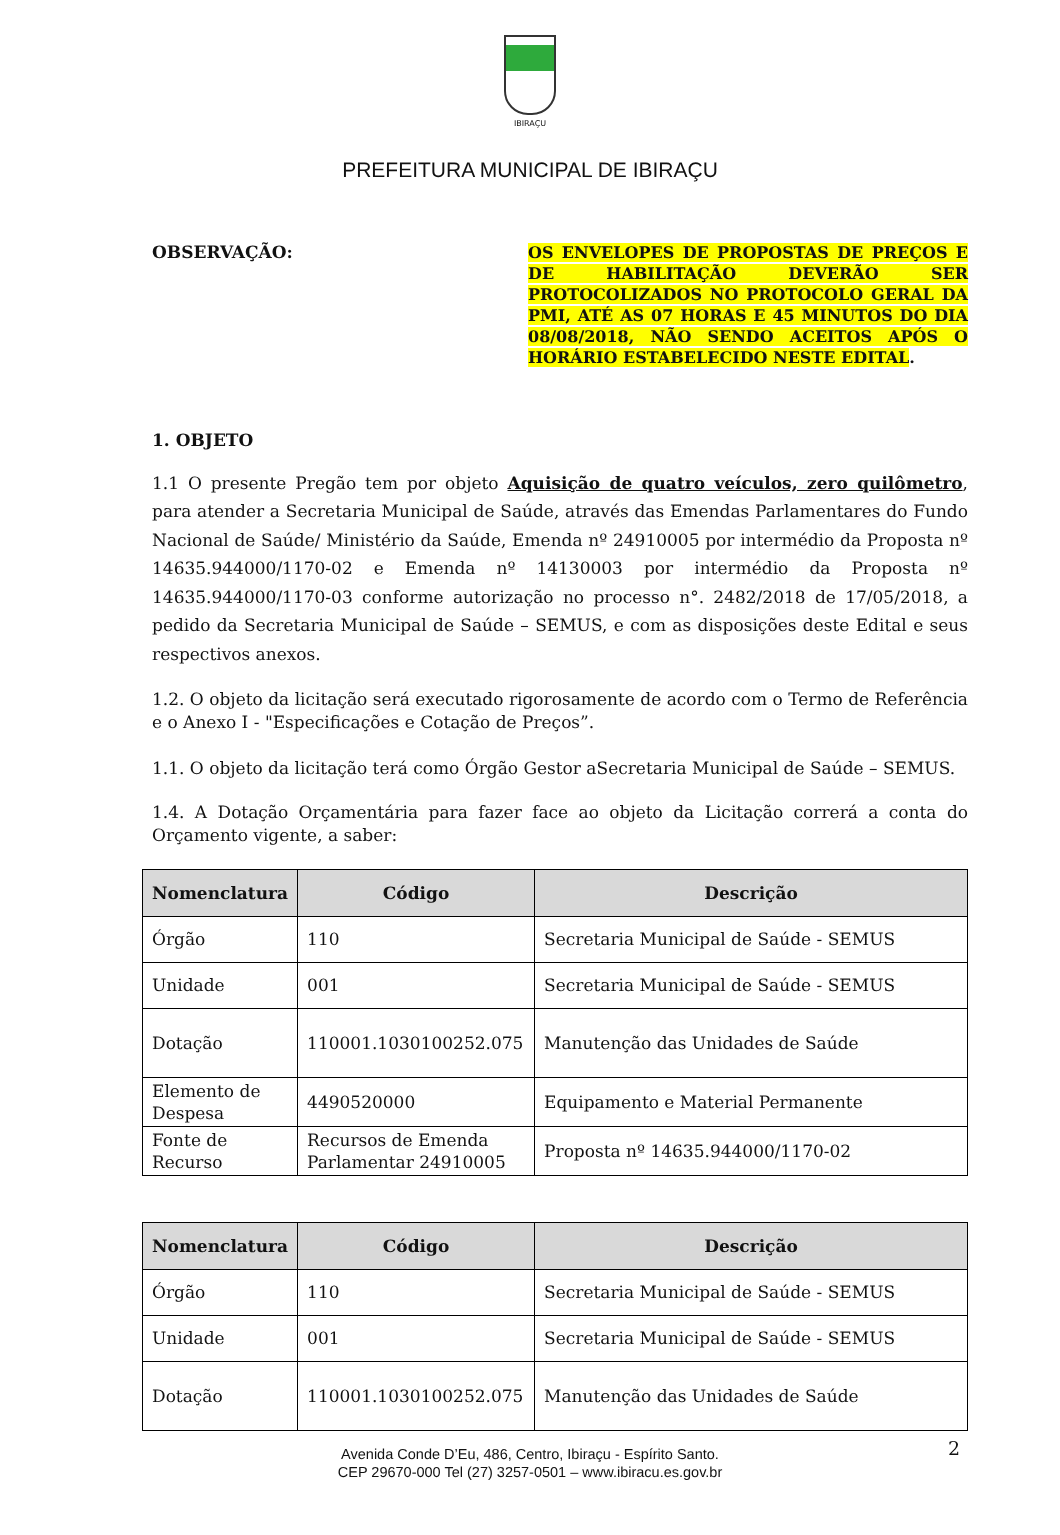IBIRAÇU
PREFEITURA MUNICIPAL DE IBIRAÇU
OBSERVAÇÃO:
OS ENVELOPES DE PROPOSTAS DE PREÇOS E DE HABILITAÇÃO DEVERÃO SER PROTOCOLIZADOS NO PROTOCOLO GERAL DA PMI, ATÉ AS 07 HORAS E 45 MINUTOS DO DIA 08/08/2018, NÃO SENDO ACEITOS APÓS O HORÁRIO ESTABELECIDO NESTE EDITAL.
1. OBJETO
1.1 O presente Pregão tem por objeto Aquisição de quatro veículos, zero quilômetro, para atender a Secretaria Municipal de Saúde, através das Emendas Parlamentares do Fundo Nacional de Saúde/ Ministério da Saúde, Emenda nº 24910005 por intermédio da Proposta nº 14635.944000/1170-02 e Emenda nº 14130003 por intermédio da Proposta nº 14635.944000/1170-03 conforme autorização no processo n°. 2482/2018 de 17/05/2018, a pedido da Secretaria Municipal de Saúde – SEMUS, e com as disposições deste Edital e seus respectivos anexos.
1.2. O objeto da licitação será executado rigorosamente de acordo com o Termo de Referência e o Anexo I - "Especificações e Cotação de Preços”.
1.1. O objeto da licitação terá como Órgão Gestor aSecretaria Municipal de Saúde – SEMUS.
1.4. A Dotação Orçamentária para fazer face ao objeto da Licitação correrá a conta do Orçamento vigente, a saber:
| Nomenclatura | Código | Descrição |
| --- | --- | --- |
| Órgão | 110 | Secretaria Municipal de Saúde - SEMUS |
| Unidade | 001 | Secretaria Municipal de Saúde - SEMUS |
| Dotação | 110001.1030100252.075 | Manutenção das Unidades de Saúde |
| Elemento de Despesa | 4490520000 | Equipamento e Material Permanente |
| Fonte de Recurso | Recursos de Emenda Parlamentar 24910005 | Proposta nº 14635.944000/1170-02 |
| Nomenclatura | Código | Descrição |
| --- | --- | --- |
| Órgão | 110 | Secretaria Municipal de Saúde - SEMUS |
| Unidade | 001 | Secretaria Municipal de Saúde - SEMUS |
| Dotação | 110001.1030100252.075 | Manutenção das Unidades de Saúde |
2
Avenida Conde D’Eu, 486, Centro, Ibiraçu - Espírito Santo.
CEP 29670-000 Tel (27) 3257-0501 – www.ibiracu.es.gov.br